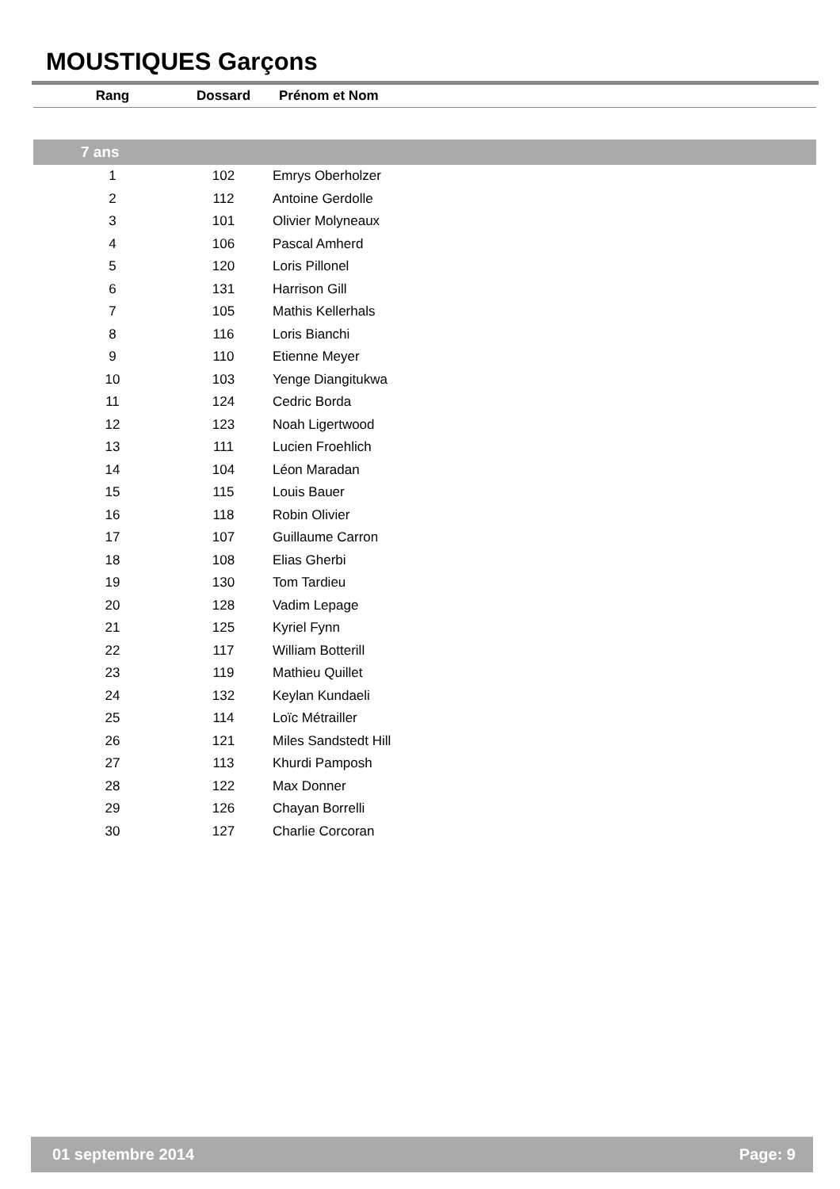MOUSTIQUES Garçons
| Rang | Dossard | Prénom et Nom |
| --- | --- | --- |
| 7 ans | | |
| 1 | 102 | Emrys Oberholzer |
| 2 | 112 | Antoine Gerdolle |
| 3 | 101 | Olivier Molyneaux |
| 4 | 106 | Pascal Amherd |
| 5 | 120 | Loris Pillonel |
| 6 | 131 | Harrison Gill |
| 7 | 105 | Mathis Kellerhals |
| 8 | 116 | Loris Bianchi |
| 9 | 110 | Etienne Meyer |
| 10 | 103 | Yenge Diangitukwa |
| 11 | 124 | Cedric Borda |
| 12 | 123 | Noah Ligertwood |
| 13 | 111 | Lucien Froehlich |
| 14 | 104 | Léon Maradan |
| 15 | 115 | Louis Bauer |
| 16 | 118 | Robin Olivier |
| 17 | 107 | Guillaume Carron |
| 18 | 108 | Elias Gherbi |
| 19 | 130 | Tom Tardieu |
| 20 | 128 | Vadim Lepage |
| 21 | 125 | Kyriel Fynn |
| 22 | 117 | William Botterill |
| 23 | 119 | Mathieu Quillet |
| 24 | 132 | Keylan Kundaeli |
| 25 | 114 | Loïc Métrailler |
| 26 | 121 | Miles Sandstedt Hill |
| 27 | 113 | Khurdi Pamposh |
| 28 | 122 | Max Donner |
| 29 | 126 | Chayan Borrelli |
| 30 | 127 | Charlie Corcoran |
01 septembre 2014 Page: 9